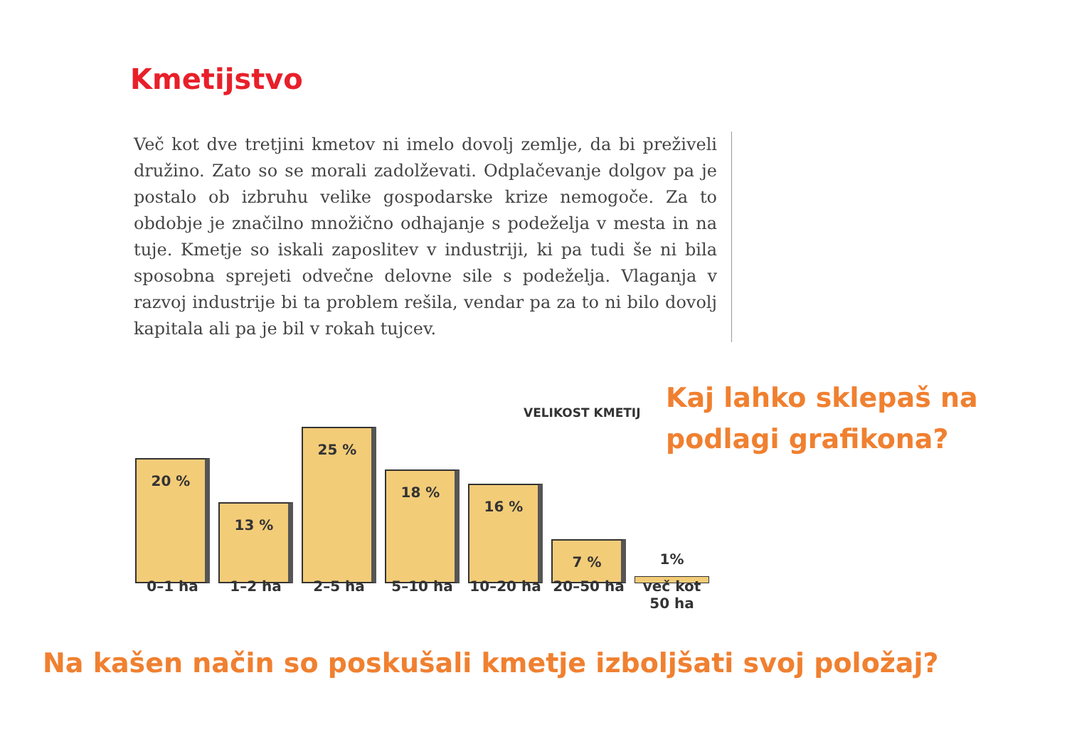Kmetijstvo
Več kot dve tretjini kmetov ni imelo dovolj zemlje, da bi preživeli družino. Zato so se morali zadolževati. Odplačevanje dolgov pa je postalo ob izbruhu velike gospodarske krize nemogoče. Za to obdobje je značilno množično odhajanje s podeželja v mesta in na tuje. Kmetje so iskali zaposlitev v industriji, ki pa tudi še ni bila sposobna sprejeti odvečne delovne sile s podeželja. Vlaganja v razvoj industrije bi ta problem rešila, vendar pa za to ni bilo dovolj kapitala ali pa je bil v rokah tujcev.
VELIKOST KMETIJ
20 %
13 %
25 %
18 %
16 %
7 %
1%
0–1 ha 1–2 ha 2–5 ha 5–10 ha 10–20 ha 20–50 ha več kot 50 ha
Kaj lahko sklepaš na podlagi grafikona?
Na kašen način so poskušali kmetje izboljšati svoj položaj?